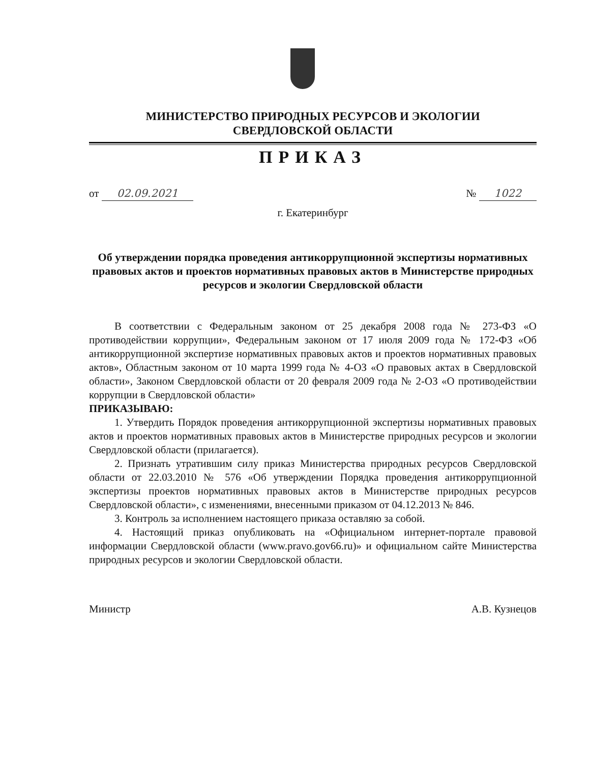МИНИСТЕРСТВО ПРИРОДНЫХ РЕСУРСОВ И ЭКОЛОГИИ
СВЕРДЛОВСКОЙ ОБЛАСТИ
ПРИКАЗ
от 02.09.2021 № 1022
г. Екатеринбург
Об утверждении порядка проведения антикоррупционной экспертизы нормативных правовых актов и проектов нормативных правовых актов в Министерстве природных ресурсов и экологии Свердловской области
В соответствии с Федеральным законом от 25 декабря 2008 года № 273-ФЗ «О противодействии коррупции», Федеральным законом от 17 июля 2009 года № 172-ФЗ «Об антикоррупционной экспертизе нормативных правовых актов и проектов нормативных правовых актов», Областным законом от 10 марта 1999 года № 4-ОЗ «О правовых актах в Свердловской области», Законом Свердловской области от 20 февраля 2009 года № 2-ОЗ «О противодействии коррупции в Свердловской области»
ПРИКАЗЫВАЮ:
1. Утвердить Порядок проведения антикоррупционной экспертизы нормативных правовых актов и проектов нормативных правовых актов в Министерстве природных ресурсов и экологии Свердловской области (прилагается).
2. Признать утратившим силу приказ Министерства природных ресурсов Свердловской области от 22.03.2010 № 576 «Об утверждении Порядка проведения антикоррупционной экспертизы проектов нормативных правовых актов в Министерстве природных ресурсов Свердловской области», с изменениями, внесенными приказом от 04.12.2013 № 846.
3. Контроль за исполнением настоящего приказа оставляю за собой.
4. Настоящий приказ опубликовать на «Официальном интернет-портале правовой информации Свердловской области (www.pravo.gov66.ru)» и официальном сайте Министерства природных ресурсов и экологии Свердловской области.
Министр А.В. Кузнецов